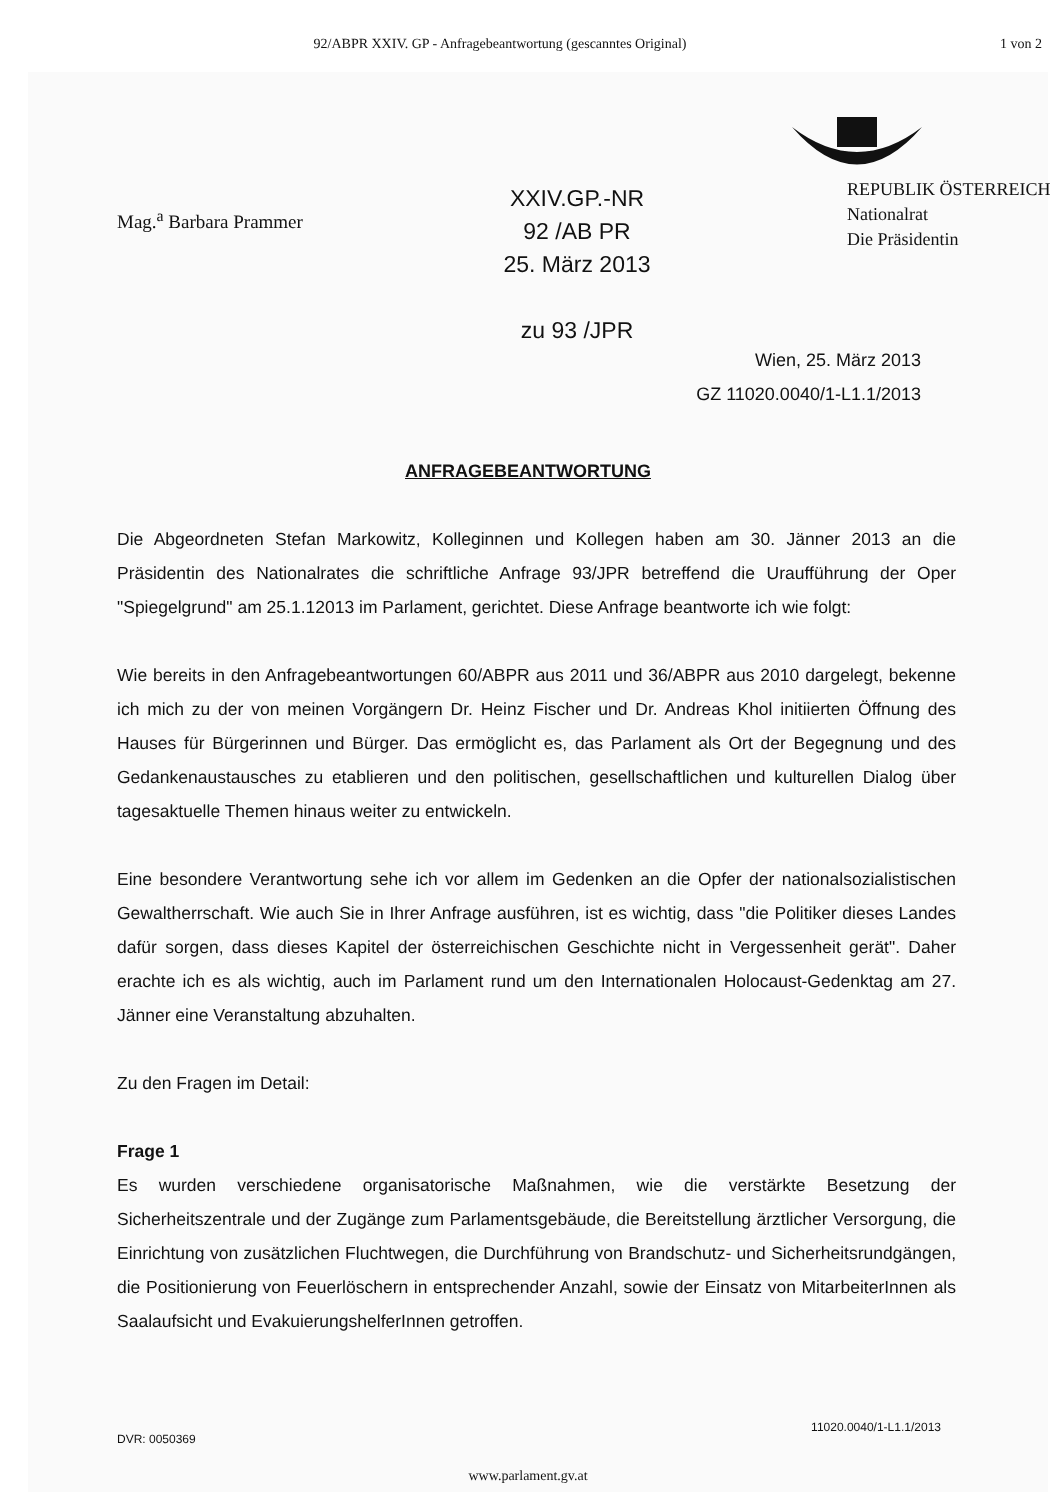92/ABPR XXIV. GP - Anfragebeantwortung (gescanntes Original) 1 von 2
Mag.<sup>a</sup> Barbara Prammer
XXIV.GP.-NR
92 /AB PR
25. März 2013
zu 93 /JPR
REPUBLIK ÖSTERREICH
Nationalrat
Die Präsidentin
Wien, 25. März 2013
GZ 11020.0040/1-L1.1/2013
ANFRAGEBEANTWORTUNG
Die Abgeordneten Stefan Markowitz, Kolleginnen und Kollegen haben am 30. Jänner 2013 an die Präsidentin des Nationalrates die schriftliche Anfrage 93/JPR betreffend die Uraufführung der Oper "Spiegelgrund" am 25.1.12013 im Parlament, gerichtet. Diese Anfrage beantworte ich wie folgt:
Wie bereits in den Anfragebeantwortungen 60/ABPR aus 2011 und 36/ABPR aus 2010 dargelegt, bekenne ich mich zu der von meinen Vorgängern Dr. Heinz Fischer und Dr. Andreas Khol initiierten Öffnung des Hauses für Bürgerinnen und Bürger. Das ermöglicht es, das Parlament als Ort der Begegnung und des Gedankenaustausches zu etablieren und den politischen, gesellschaftlichen und kulturellen Dialog über tagesaktuelle Themen hinaus weiter zu entwickeln.
Eine besondere Verantwortung sehe ich vor allem im Gedenken an die Opfer der nationalsozialistischen Gewaltherrschaft. Wie auch Sie in Ihrer Anfrage ausführen, ist es wichtig, dass "die Politiker dieses Landes dafür sorgen, dass dieses Kapitel der österreichischen Geschichte nicht in Vergessenheit gerät". Daher erachte ich es als wichtig, auch im Parlament rund um den Internationalen Holocaust-Gedenktag am 27. Jänner eine Veranstaltung abzuhalten.
Zu den Fragen im Detail:
Frage 1
Es wurden verschiedene organisatorische Maßnahmen, wie die verstärkte Besetzung der Sicherheitszentrale und der Zugänge zum Parlamentsgebäude, die Bereitstellung ärztlicher Versorgung, die Einrichtung von zusätzlichen Fluchtwegen, die Durchführung von Brandschutz- und Sicherheitsrundgängen, die Positionierung von Feuerlöschern in entsprechender Anzahl, sowie der Einsatz von MitarbeiterInnen als Saalaufsicht und EvakuierungshelferInnen getroffen.
DVR: 0050369 11020.0040/1-L1.1/2013
www.parlament.gv.at